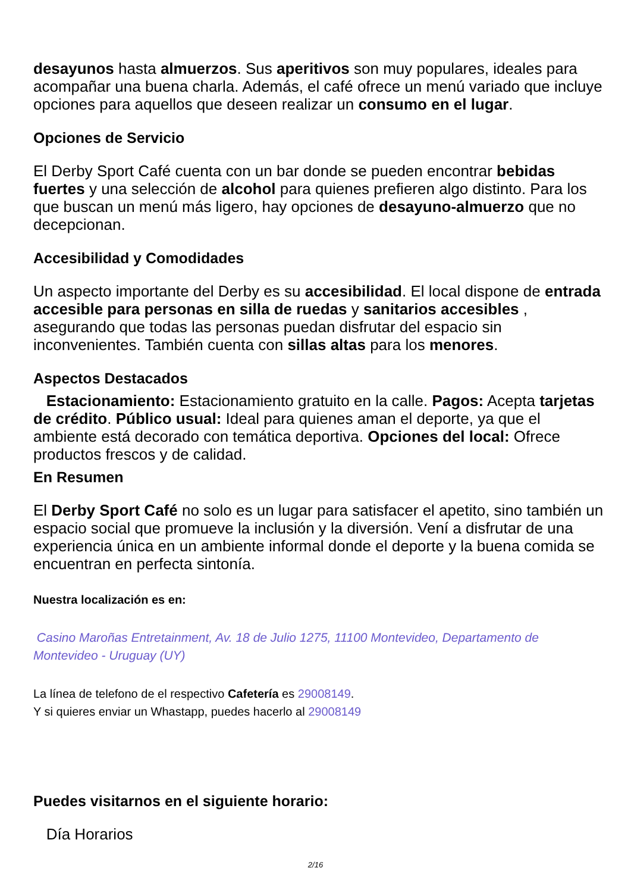desayunos hasta almuerzos. Sus aperitivos son muy populares, ideales para acompañar una buena charla. Además, el café ofrece un menú variado que incluye opciones para aquellos que deseen realizar un consumo en el lugar.
Opciones de Servicio
El Derby Sport Café cuenta con un bar donde se pueden encontrar bebidas fuertes y una selección de alcohol para quienes prefieren algo distinto. Para los que buscan un menú más ligero, hay opciones de desayuno-almuerzo que no decepcionan.
Accesibilidad y Comodidades
Un aspecto importante del Derby es su accesibilidad. El local dispone de entrada accesible para personas en silla de ruedas y sanitarios accesibles , asegurando que todas las personas puedan disfrutar del espacio sin inconvenientes. También cuenta con sillas altas para los menores.
Aspectos Destacados
Estacionamiento: Estacionamiento gratuito en la calle. Pagos: Acepta tarjetas de crédito. Público usual: Ideal para quienes aman el deporte, ya que el ambiente está decorado con temática deportiva. Opciones del local: Ofrece productos frescos y de calidad.
En Resumen
El Derby Sport Café no solo es un lugar para satisfacer el apetito, sino también un espacio social que promueve la inclusión y la diversión. Vení a disfrutar de una experiencia única en un ambiente informal donde el deporte y la buena comida se encuentran en perfecta sintonía.
Nuestra localización es en:
Casino Maroñas Entretainment, Av. 18 de Julio 1275, 11100 Montevideo, Departamento de Montevideo - Uruguay (UY)
La línea de telefono de el respectivo Cafetería es 29008149.
Y si quieres enviar un Whastapp, puedes hacerlo al 29008149
Puedes visitarnos en el siguiente horario:
Día Horarios
2/16